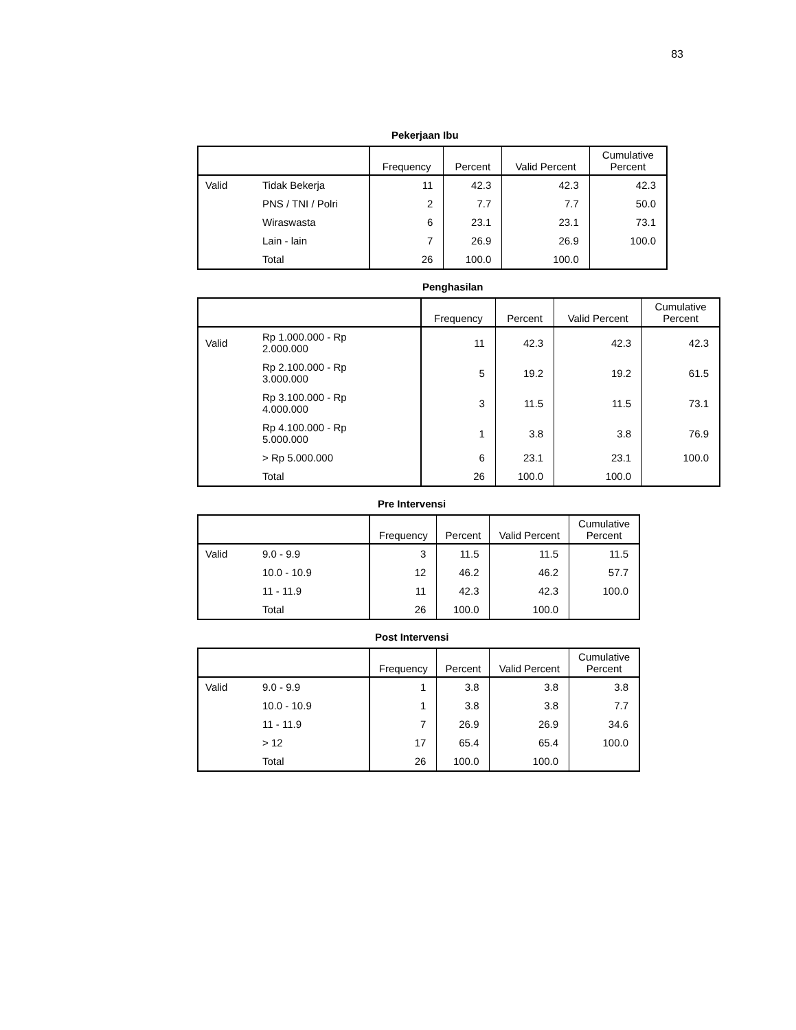83
Pekerjaan Ibu
| | | Frequency | Percent | Valid Percent | Cumulative Percent |
| --- | --- | --- | --- | --- | --- |
| Valid | Tidak Bekerja | 11 | 42.3 | 42.3 | 42.3 |
| | PNS / TNI / Polri | 2 | 7.7 | 7.7 | 50.0 |
| | Wiraswasta | 6 | 23.1 | 23.1 | 73.1 |
| | Lain - lain | 7 | 26.9 | 26.9 | 100.0 |
| | Total | 26 | 100.0 | 100.0 | |
Penghasilan
| | | Frequency | Percent | Valid Percent | Cumulative Percent |
| --- | --- | --- | --- | --- | --- |
| Valid | Rp 1.000.000 - Rp 2.000.000 | 11 | 42.3 | 42.3 | 42.3 |
| | Rp 2.100.000 - Rp 3.000.000 | 5 | 19.2 | 19.2 | 61.5 |
| | Rp 3.100.000 - Rp 4.000.000 | 3 | 11.5 | 11.5 | 73.1 |
| | Rp 4.100.000 - Rp 5.000.000 | 1 | 3.8 | 3.8 | 76.9 |
| | > Rp 5.000.000 | 6 | 23.1 | 23.1 | 100.0 |
| | Total | 26 | 100.0 | 100.0 | |
Pre Intervensi
| | | Frequency | Percent | Valid Percent | Cumulative Percent |
| --- | --- | --- | --- | --- | --- |
| Valid | 9.0 - 9.9 | 3 | 11.5 | 11.5 | 11.5 |
| | 10.0 - 10.9 | 12 | 46.2 | 46.2 | 57.7 |
| | 11 - 11.9 | 11 | 42.3 | 42.3 | 100.0 |
| | Total | 26 | 100.0 | 100.0 | |
Post Intervensi
| | | Frequency | Percent | Valid Percent | Cumulative Percent |
| --- | --- | --- | --- | --- | --- |
| Valid | 9.0 - 9.9 | 1 | 3.8 | 3.8 | 3.8 |
| | 10.0 - 10.9 | 1 | 3.8 | 3.8 | 7.7 |
| | 11 - 11.9 | 7 | 26.9 | 26.9 | 34.6 |
| | > 12 | 17 | 65.4 | 65.4 | 100.0 |
| | Total | 26 | 100.0 | 100.0 | |